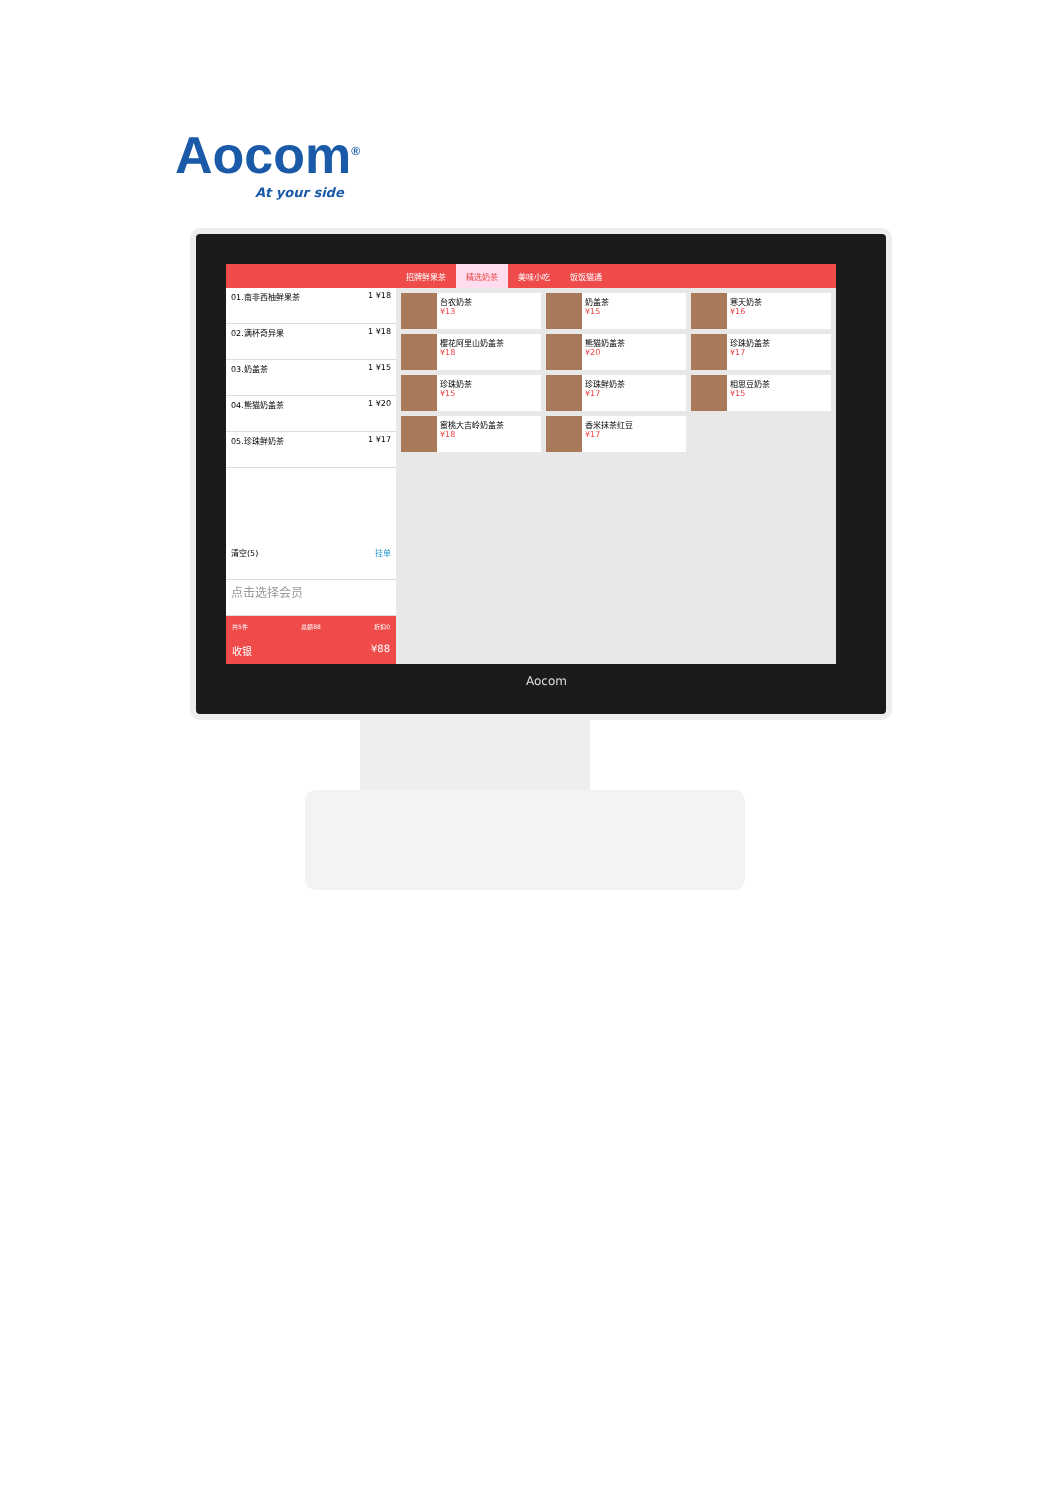Aocom<sup>®</sup>
At your side
01.南非西柚鲜果茶 1 ¥18
02.满杯奇异果 1 ¥18
03.奶盖茶 1 ¥15
04.熊猫奶盖茶 1 ¥20
05.珍珠鲜奶茶 1 ¥17
清空(5) 挂单
点击选择会员
共5件 总额88 折扣0
收银 ¥88
招牌鲜果茶 精选奶茶 美味小吃 饭饭猫通
台农奶茶
¥13
奶盖茶
¥15
寒天奶茶
¥16
樱花阿里山奶盖茶
¥18
熊猫奶盖茶
¥20
珍珠奶盖茶
¥17
珍珠奶茶
¥15
珍珠鲜奶茶
¥17
相思豆奶茶
¥15
蜜桃大吉岭奶盖茶
¥18
香米抹茶红豆
¥17
Aocom